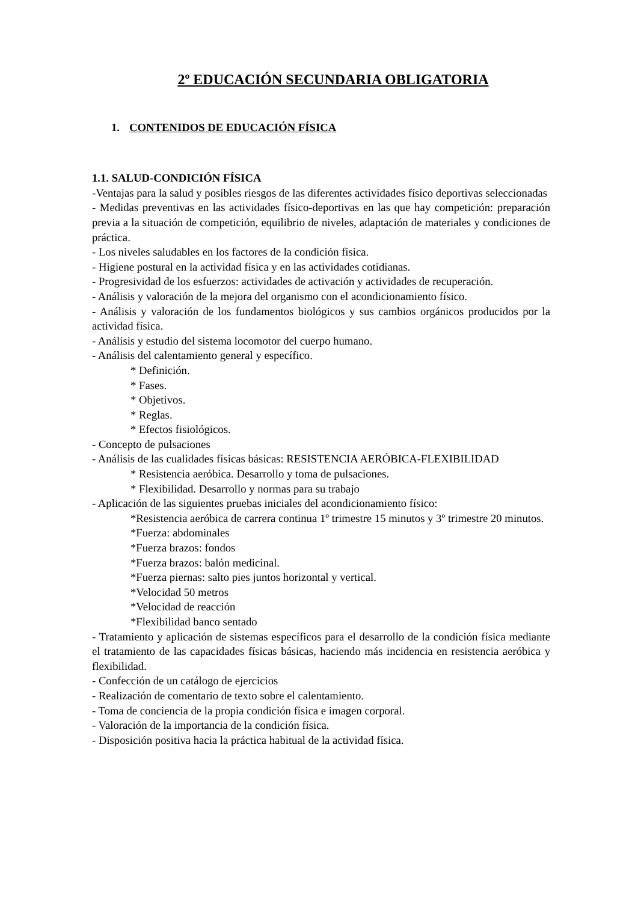2º EDUCACIÓN SECUNDARIA OBLIGATORIA
1. CONTENIDOS DE EDUCACIÓN FÍSICA
1.1. SALUD-CONDICIÓN FÍSICA
-Ventajas para la salud y posibles riesgos de las diferentes actividades físico deportivas seleccionadas
- Medidas preventivas en las actividades físico-deportivas en las que hay competición: preparación previa a la situación de competición, equilibrio de niveles, adaptación de materiales y condiciones de práctica.
- Los niveles saludables en los factores de la condición física.
- Higiene postural en la actividad física y en las actividades cotidianas.
- Progresividad de los esfuerzos: actividades de activación y actividades de recuperación.
- Análisis y valoración de la mejora del organismo con el acondicionamiento físico.
- Análisis y valoración de los fundamentos biológicos y sus cambios orgánicos producidos por la actividad física.
- Análisis y estudio del sistema locomotor del cuerpo humano.
- Análisis del calentamiento general y específico.
* Definición.
* Fases.
* Objetivos.
* Reglas.
* Efectos fisiológicos.
- Concepto de pulsaciones
- Análisis de las cualidades físicas básicas: RESISTENCIA AERÓBICA-FLEXIBILIDAD
* Resistencia aeróbica. Desarrollo y toma de pulsaciones.
* Flexibilidad. Desarrollo y normas para su trabajo
- Aplicación de las siguientes pruebas iniciales del acondicionamiento físico:
*Resistencia aeróbica de carrera continua 1º trimestre 15 minutos y 3º trimestre 20 minutos.
*Fuerza: abdominales
*Fuerza brazos: fondos
*Fuerza brazos: balón medicinal.
*Fuerza piernas: salto pies juntos horizontal y vertical.
*Velocidad 50 metros
*Velocidad de reacción
*Flexibilidad banco sentado
- Tratamiento y aplicación de sistemas específicos para el desarrollo de la condición física mediante el tratamiento de las capacidades físicas básicas, haciendo más incidencia en resistencia aeróbica y flexibilidad.
- Confección de un catálogo de ejercicios
- Realización de comentario de texto sobre el calentamiento.
- Toma de conciencia de la propia condición física e imagen corporal.
- Valoración de la importancia de la condición física.
- Disposición positiva hacia la práctica habitual de la actividad física.